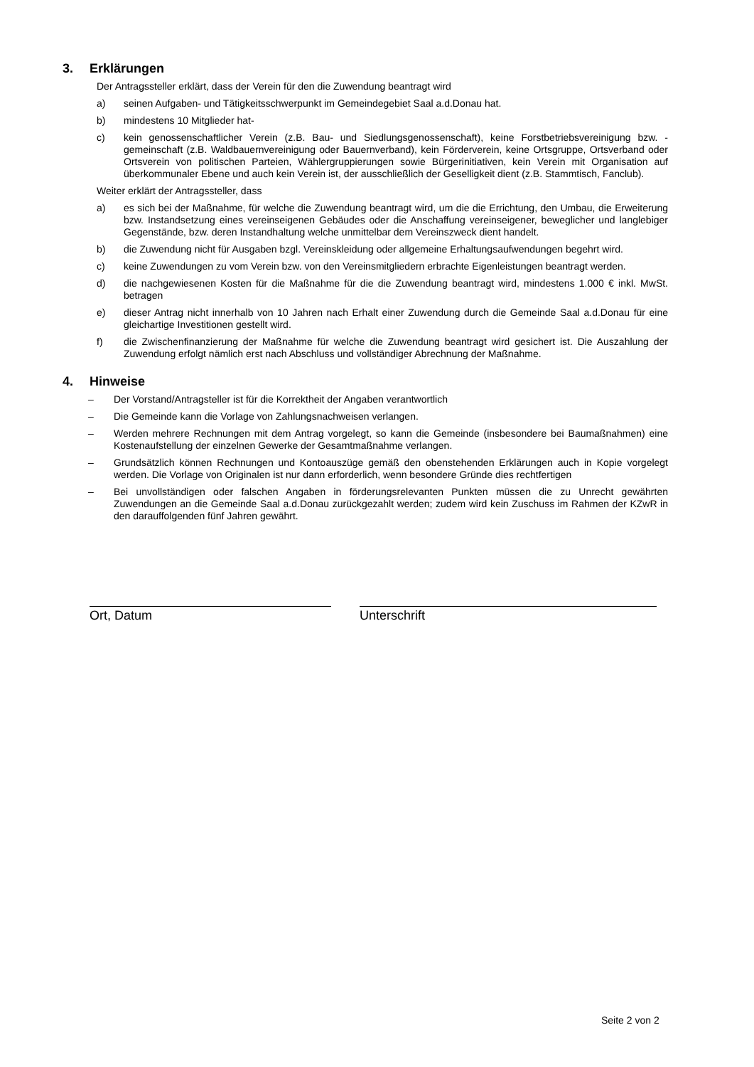3. Erklärungen
Der Antragssteller erklärt, dass der Verein für den die Zuwendung beantragt wird
a) seinen Aufgaben- und Tätigkeitsschwerpunkt im Gemeindegebiet Saal a.d.Donau hat.
b) mindestens 10 Mitglieder hat-
c) kein genossenschaftlicher Verein (z.B. Bau- und Siedlungsgenossenschaft), keine Forstbetriebsvereinigung bzw. -gemeinschaft (z.B. Waldbauernvereinigung oder Bauernverband), kein Förderverein, keine Ortsgruppe, Ortsverband oder Ortsverein von politischen Parteien, Wählergruppierungen sowie Bürgerinitiativen, kein Verein mit Organisation auf überkommunaler Ebene und auch kein Verein ist, der ausschließlich der Geselligkeit dient (z.B. Stammtisch, Fanclub).
Weiter erklärt der Antragssteller, dass
a) es sich bei der Maßnahme, für welche die Zuwendung beantragt wird, um die die Errichtung, den Umbau, die Erweiterung bzw. Instandsetzung eines vereinseigenen Gebäudes oder die Anschaffung vereinseigener, beweglicher und langlebiger Gegenstände, bzw. deren Instandhaltung welche unmittelbar dem Vereinszweck dient handelt.
b) die Zuwendung nicht für Ausgaben bzgl. Vereinskleidung oder allgemeine Erhaltungsaufwendungen begehrt wird.
c) keine Zuwendungen zu vom Verein bzw. von den Vereinsmitgliedern erbrachte Eigenleistungen beantragt werden.
d) die nachgewiesenen Kosten für die Maßnahme für die die Zuwendung beantragt wird, mindestens 1.000 € inkl. MwSt. betragen
e) dieser Antrag nicht innerhalb von 10 Jahren nach Erhalt einer Zuwendung durch die Gemeinde Saal a.d.Donau für eine gleichartige Investitionen gestellt wird.
f) die Zwischenfinanzierung der Maßnahme für welche die Zuwendung beantragt wird gesichert ist. Die Auszahlung der Zuwendung erfolgt nämlich erst nach Abschluss und vollständiger Abrechnung der Maßnahme.
4. Hinweise
– Der Vorstand/Antragsteller ist für die Korrektheit der Angaben verantwortlich
– Die Gemeinde kann die Vorlage von Zahlungsnachweisen verlangen.
– Werden mehrere Rechnungen mit dem Antrag vorgelegt, so kann die Gemeinde (insbesondere bei Baumaßnahmen) eine Kostenaufstellung der einzelnen Gewerke der Gesamtmaßnahme verlangen.
– Grundsätzlich können Rechnungen und Kontoauszüge gemäß den obenstehenden Erklärungen auch in Kopie vorgelegt werden. Die Vorlage von Originalen ist nur dann erforderlich, wenn besondere Gründe dies rechtfertigen
– Bei unvollständigen oder falschen Angaben in förderungsrelevanten Punkten müssen die zu Unrecht gewährten Zuwendungen an die Gemeinde Saal a.d.Donau zurückgezahlt werden; zudem wird kein Zuschuss im Rahmen der KZwR in den darauffolgenden fünf Jahren gewährt.
Ort, Datum Unterschrift
Seite 2 von 2